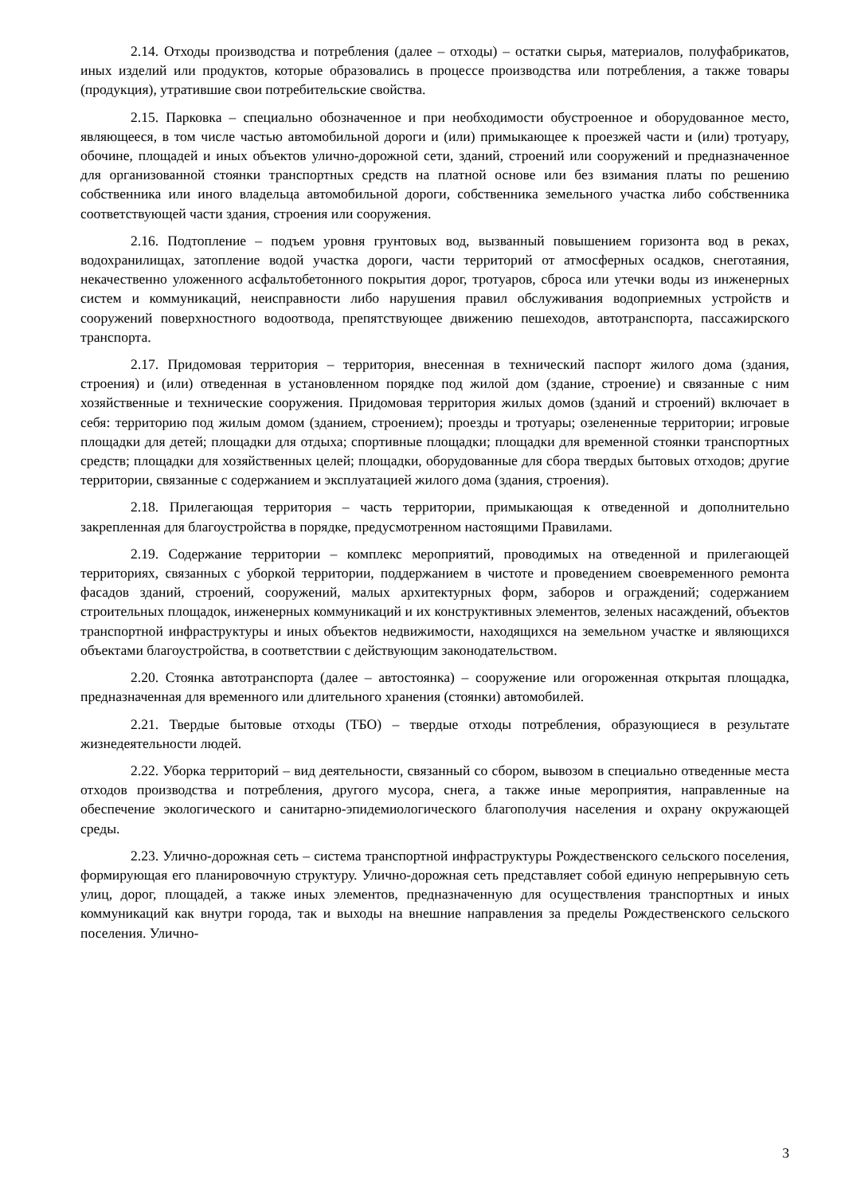2.14. Отходы производства и потребления (далее – отходы) – остатки сырья, материалов, полуфабрикатов, иных изделий или продуктов, которые образовались в процессе производства или потребления, а также товары (продукция), утратившие свои потребительские свойства.
2.15. Парковка – специально обозначенное и при необходимости обустроенное и оборудованное место, являющееся, в том числе частью автомобильной дороги и (или) примыкающее к проезжей части и (или) тротуару, обочине, площадей и иных объектов улично-дорожной сети, зданий, строений или сооружений и предназначенное для организованной стоянки транспортных средств на платной основе или без взимания платы по решению собственника или иного владельца автомобильной дороги, собственника земельного участка либо собственника соответствующей части здания, строения или сооружения.
2.16. Подтопление – подъем уровня грунтовых вод, вызванный повышением горизонта вод в реках, водохранилищах, затопление водой участка дороги, части территорий от атмосферных осадков, снеготаяния, некачественно уложенного асфальтобетонного покрытия дорог, тротуаров, сброса или утечки воды из инженерных систем и коммуникаций, неисправности либо нарушения правил обслуживания водоприемных устройств и сооружений поверхностного водоотвода, препятствующее движению пешеходов, автотранспорта, пассажирского транспорта.
2.17. Придомовая территория – территория, внесенная в технический паспорт жилого дома (здания, строения) и (или) отведенная в установленном порядке под жилой дом (здание, строение) и связанные с ним хозяйственные и технические сооружения. Придомовая территория жилых домов (зданий и строений) включает в себя: территорию под жилым домом (зданием, строением); проезды и тротуары; озелененные территории; игровые площадки для детей; площадки для отдыха; спортивные площадки; площадки для временной стоянки транспортных средств; площадки для хозяйственных целей; площадки, оборудованные для сбора твердых бытовых отходов; другие территории, связанные с содержанием и эксплуатацией жилого дома (здания, строения).
2.18. Прилегающая территория – часть территории, примыкающая к отведенной и дополнительно закрепленная для благоустройства в порядке, предусмотренном настоящими Правилами.
2.19. Содержание территории – комплекс мероприятий, проводимых на отведенной и прилегающей территориях, связанных с уборкой территории, поддержанием в чистоте и проведением своевременного ремонта фасадов зданий, строений, сооружений, малых архитектурных форм, заборов и ограждений; содержанием строительных площадок, инженерных коммуникаций и их конструктивных элементов, зеленых насаждений, объектов транспортной инфраструктуры и иных объектов недвижимости, находящихся на земельном участке и являющихся объектами благоустройства, в соответствии с действующим законодательством.
2.20. Стоянка автотранспорта (далее – автостоянка) – сооружение или огороженная открытая площадка, предназначенная для временного или длительного хранения (стоянки) автомобилей.
2.21. Твердые бытовые отходы (ТБО) – твердые отходы потребления, образующиеся в результате жизнедеятельности людей.
2.22. Уборка территорий – вид деятельности, связанный со сбором, вывозом в специально отведенные места отходов производства и потребления, другого мусора, снега, а также иные мероприятия, направленные на обеспечение экологического и санитарно-эпидемиологического благополучия населения и охрану окружающей среды.
2.23. Улично-дорожная сеть – система транспортной инфраструктуры Рождественского сельского поселения, формирующая его планировочную структуру. Улично-дорожная сеть представляет собой единую непрерывную сеть улиц, дорог, площадей, а также иных элементов, предназначенную для осуществления транспортных и иных коммуникаций как внутри города, так и выходы на внешние направления за пределы Рождественского сельского поселения. Улично-
3